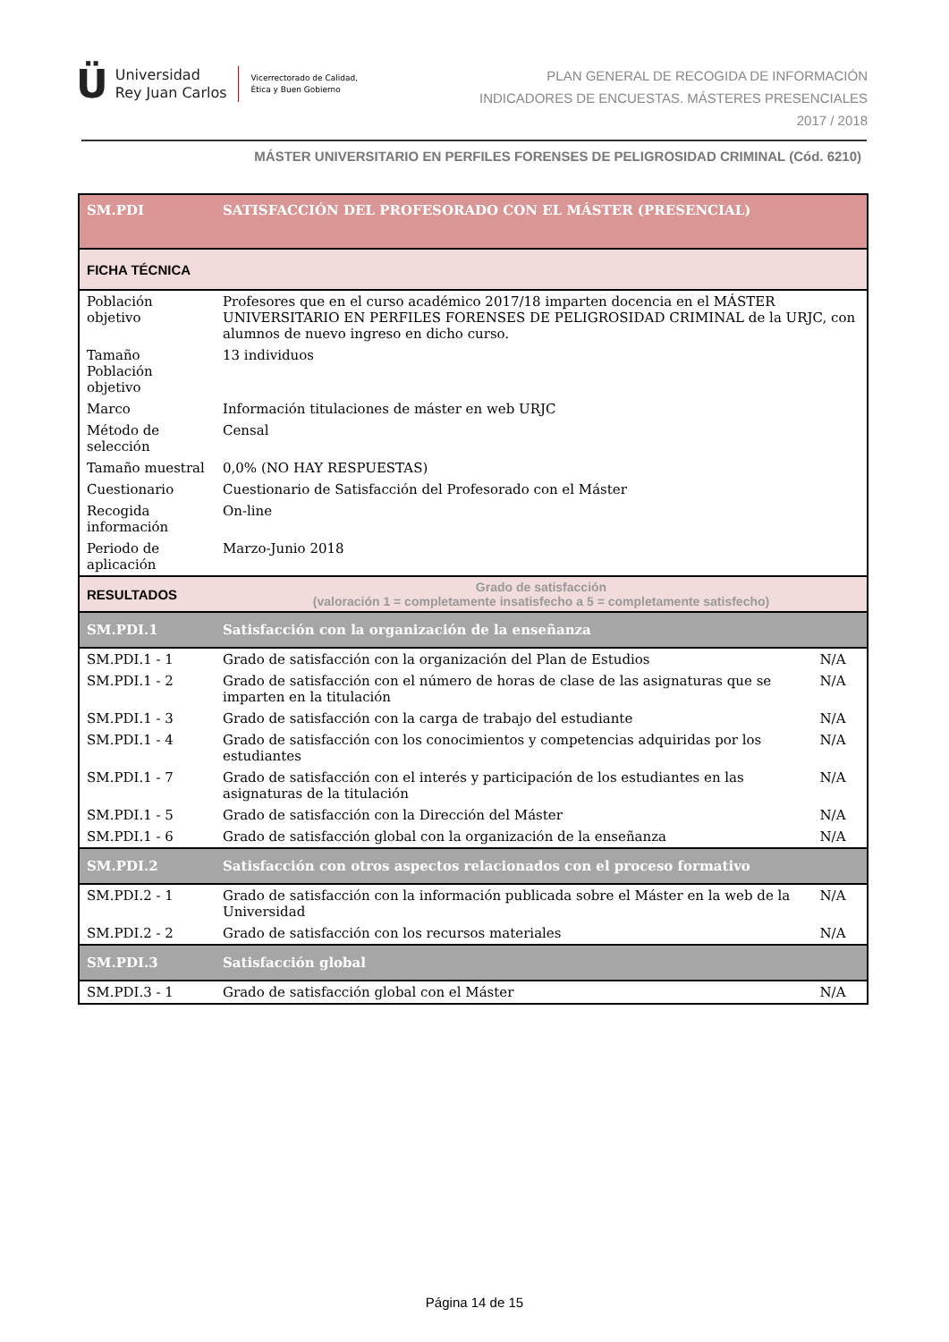Ü Universidad
Rey Juan Carlos Vicerrectorado de Calidad,
Ética y Buen Gobierno
PLAN GENERAL DE RECOGIDA DE INFORMACIÓN
INDICADORES DE ENCUESTAS. MÁSTERES PRESENCIALES
2017 / 2018
MÁSTER UNIVERSITARIO EN PERFILES FORENSES DE PELIGROSIDAD CRIMINAL (Cód. 6210)
| SM.PDI | SATISFACCIÓN DEL PROFESORADO CON EL MÁSTER (PRESENCIAL) | |
| FICHA TÉCNICA | | |
| Población objetivo | Profesores que en el curso académico 2017/18 imparten docencia en el MÁSTER UNIVERSITARIO EN PERFILES FORENSES DE PELIGROSIDAD CRIMINAL de la URJC, con alumnos de nuevo ingreso en dicho curso. | |
| Tamaño Población objetivo | 13 individuos | |
| Marco | Información titulaciones de máster en web URJC | |
| Método de selección | Censal | |
| Tamaño muestral | 0,0% (NO HAY RESPUESTAS) | |
| Cuestionario | Cuestionario de Satisfacción del Profesorado con el Máster | |
| Recogida información | On-line | |
| Periodo de aplicación | Marzo-Junio 2018 | |
| RESULTADOS | Grado de satisfacción (valoración 1 = completamente insatisfecho a 5 = completamente satisfecho) | |
| SM.PDI.1 | Satisfacción con la organización de la enseñanza | |
| SM.PDI.1 - 1 | Grado de satisfacción con la organización del Plan de Estudios | N/A |
| SM.PDI.1 - 2 | Grado de satisfacción con el número de horas de clase de las asignaturas que se imparten en la titulación | N/A |
| SM.PDI.1 - 3 | Grado de satisfacción con la carga de trabajo del estudiante | N/A |
| SM.PDI.1 - 4 | Grado de satisfacción con los conocimientos y competencias adquiridas por los estudiantes | N/A |
| SM.PDI.1 - 7 | Grado de satisfacción con el interés y participación de los estudiantes en las asignaturas de la titulación | N/A |
| SM.PDI.1 - 5 | Grado de satisfacción con la Dirección del Máster | N/A |
| SM.PDI.1 - 6 | Grado de satisfacción global con la organización de la enseñanza | N/A |
| SM.PDI.2 | Satisfacción con otros aspectos relacionados con el proceso formativo | |
| SM.PDI.2 - 1 | Grado de satisfacción con la información publicada sobre el Máster en la web de la Universidad | N/A |
| SM.PDI.2 - 2 | Grado de satisfacción con los recursos materiales | N/A |
| SM.PDI.3 | Satisfacción global | |
| SM.PDI.3 - 1 | Grado de satisfacción global con el Máster | N/A |
Página 14 de 15